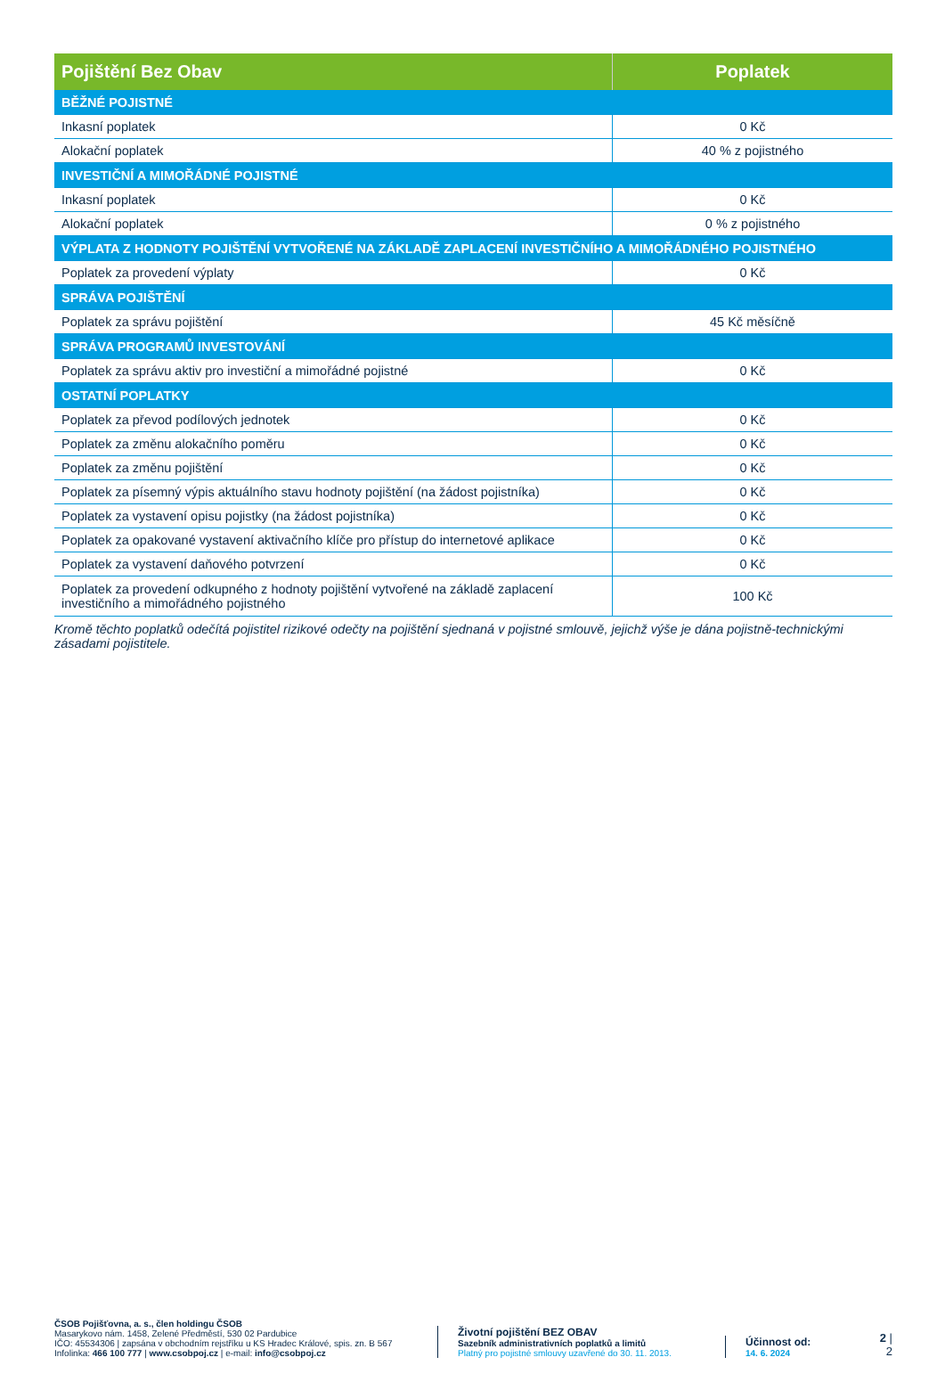| Pojištění Bez Obav | Poplatek |
| --- | --- |
| BĚŽNÉ POJISTNÉ | |
| Inkasní poplatek | 0 Kč |
| Alokační poplatek | 40 % z pojistného |
| INVESTIČNÍ A MIMOŘÁDNÉ POJISTNÉ | |
| Inkasní poplatek | 0 Kč |
| Alokační poplatek | 0 % z pojistného |
| VÝPLATA Z HODNOTY POJIŠTĚNÍ VYTVOŘENÉ NA ZÁKLADĚ ZAPLACENÍ INVESTIČNÍHO A MIMOŘÁDNÉHO POJISTNÉHO | |
| Poplatek za provedení výplaty | 0 Kč |
| SPRÁVA POJIŠTĚNÍ | |
| Poplatek za správu pojištění | 45 Kč měsíčně |
| SPRÁVA PROGRAMŮ INVESTOVÁNÍ | |
| Poplatek za správu aktiv pro investiční a mimořádné pojistné | 0 Kč |
| OSTATNÍ POPLATKY | |
| Poplatek za převod podílových jednotek | 0 Kč |
| Poplatek za změnu alokačního poměru | 0 Kč |
| Poplatek za změnu pojištění | 0 Kč |
| Poplatek za písemný výpis aktuálního stavu hodnoty pojištění (na žádost pojistníka) | 0 Kč |
| Poplatek za vystavení opisu pojistky (na žádost pojistníka) | 0 Kč |
| Poplatek za opakované vystavení aktivačního klíče pro přístup do internetové aplikace | 0 Kč |
| Poplatek za vystavení daňového potvrzení | 0 Kč |
| Poplatek za provedení odkupného z hodnoty pojištění vytvořené na základě zaplacení investičního a mimořádného pojistného | 100 Kč |
Kromě těchto poplatků odečítá pojistitel rizikové odečty na pojištění sjednaná v pojistné smlouvě, jejichž výše je dána pojistně-technickými zásadami pojistitele.
ČSOB Pojišťovna, a. s., člen holdingu ČSOB
Masarykovo nám. 1458, Zelené Předměstí, 530 02 Pardubice
IČO: 45534306 | zapsána v obchodním rejstříku u KS Hradec Králové, spis. zn. B 567
Infolinka: 466 100 777 | www.csobpoj.cz | e-mail: info@csobpoj.cz
Životní pojištění BEZ OBAV
Sazebník administrativních poplatků a limitů
Platný pro pojistné smlouvy uzavřené do 30. 11. 2013.
Účinnost od:
14. 6. 2024
2 | 2